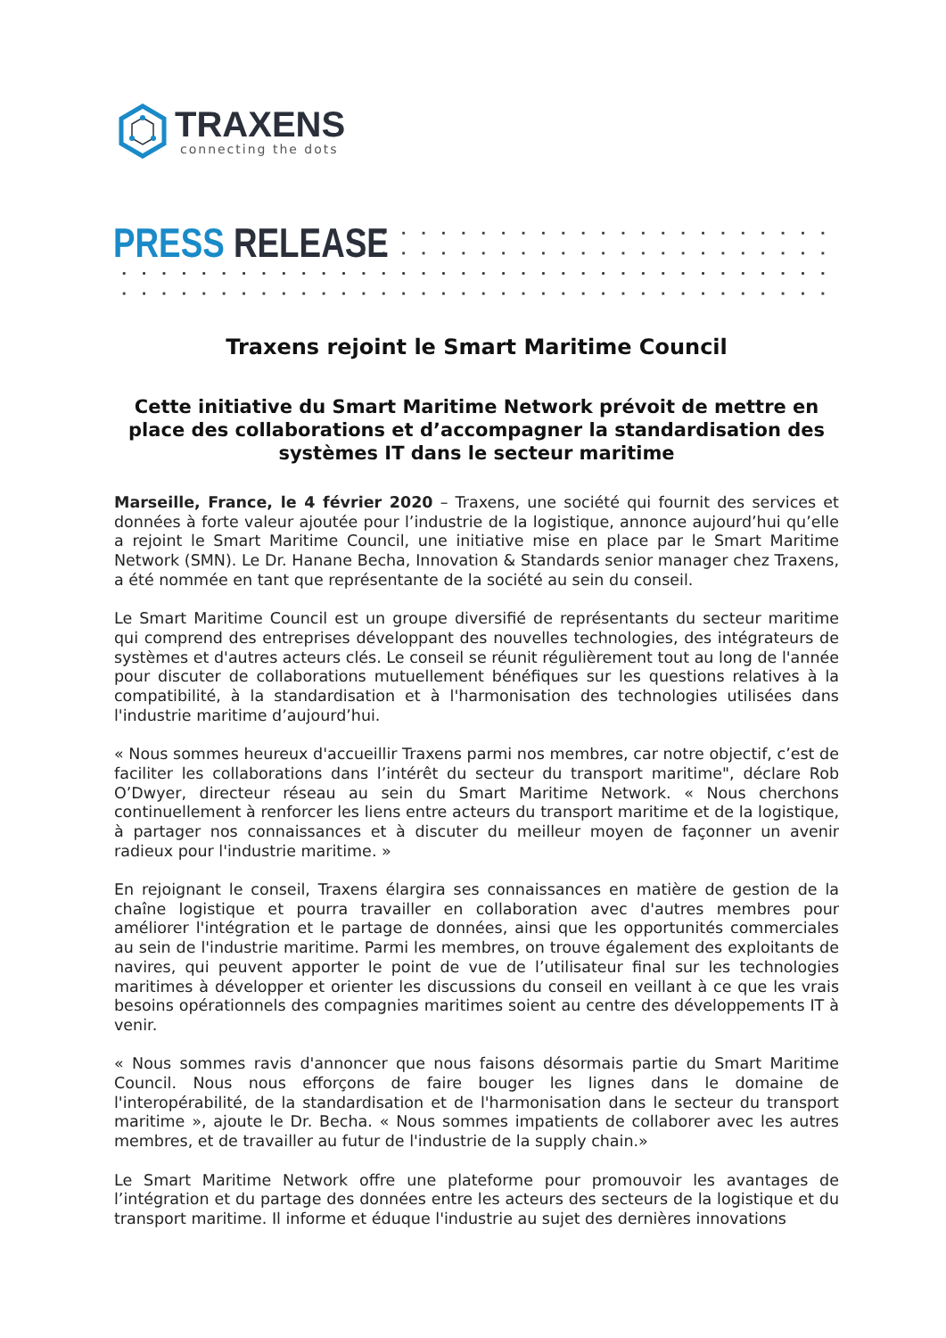TRAXENS
connecting the dots
PRESS RELEASE
Traxens rejoint le Smart Maritime Council
Cette initiative du Smart Maritime Network prévoit de mettre en place des collaborations et d’accompagner la standardisation des systèmes IT dans le secteur maritime
Marseille, France, le 4 février 2020 – Traxens, une société qui fournit des services et données à forte valeur ajoutée pour l’industrie de la logistique, annonce aujourd’hui qu’elle a rejoint le Smart Maritime Council, une initiative mise en place par le Smart Maritime Network (SMN). Le Dr. Hanane Becha, Innovation & Standards senior manager chez Traxens, a été nommée en tant que représentante de la société au sein du conseil.
Le Smart Maritime Council est un groupe diversifié de représentants du secteur maritime qui comprend des entreprises développant des nouvelles technologies, des intégrateurs de systèmes et d'autres acteurs clés. Le conseil se réunit régulièrement tout au long de l'année pour discuter de collaborations mutuellement bénéfiques sur les questions relatives à la compatibilité, à la standardisation et à l'harmonisation des technologies utilisées dans l'industrie maritime d’aujourd’hui.
« Nous sommes heureux d'accueillir Traxens parmi nos membres, car notre objectif, c’est de faciliter les collaborations dans l’intérêt du secteur du transport maritime", déclare Rob O’Dwyer, directeur réseau au sein du Smart Maritime Network. « Nous cherchons continuellement à renforcer les liens entre acteurs du transport maritime et de la logistique, à partager nos connaissances et à discuter du meilleur moyen de façonner un avenir radieux pour l'industrie maritime. »
En rejoignant le conseil, Traxens élargira ses connaissances en matière de gestion de la chaîne logistique et pourra travailler en collaboration avec d'autres membres pour améliorer l'intégration et le partage de données, ainsi que les opportunités commerciales au sein de l'industrie maritime. Parmi les membres, on trouve également des exploitants de navires, qui peuvent apporter le point de vue de l’utilisateur final sur les technologies maritimes à développer et orienter les discussions du conseil en veillant à ce que les vrais besoins opérationnels des compagnies maritimes soient au centre des développements IT à venir.
« Nous sommes ravis d'annoncer que nous faisons désormais partie du Smart Maritime Council. Nous nous efforçons de faire bouger les lignes dans le domaine de l'interopérabilité, de la standardisation et de l'harmonisation dans le secteur du transport maritime », ajoute le Dr. Becha. « Nous sommes impatients de collaborer avec les autres membres, et de travailler au futur de l'industrie de la supply chain.»
Le Smart Maritime Network offre une plateforme pour promouvoir les avantages de l’intégration et du partage des données entre les acteurs des secteurs de la logistique et du transport maritime. Il informe et éduque l'industrie au sujet des dernières innovations